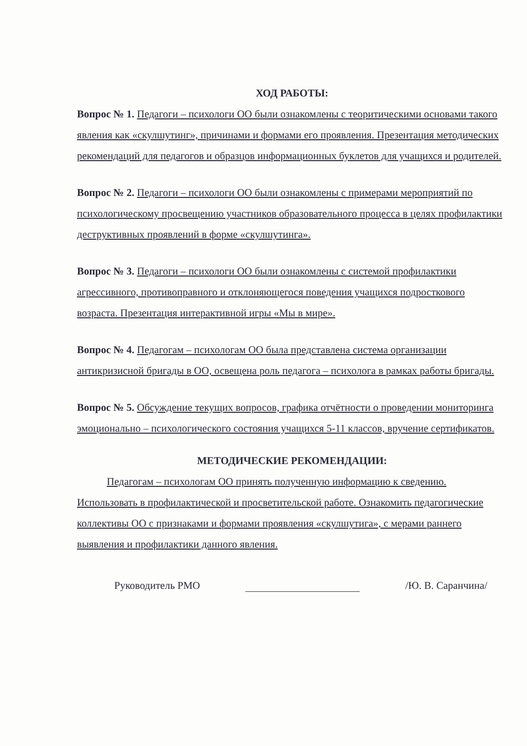ХОД РАБОТЫ:
Вопрос № 1. Педагоги – психологи ОО были ознакомлены с теоритическими основами такого явления как «скулшутинг», причинами и формами его проявления. Презентация методических рекомендаций для педагогов и образцов информационных буклетов для учащихся и родителей.
Вопрос № 2. Педагоги – психологи ОО были ознакомлены с примерами мероприятий по психологическому просвещению участников образовательного процесса в целях профилактики деструктивных проявлений в форме «скулшутинга».
Вопрос № 3. Педагоги – психологи ОО были ознакомлены с системой профилактики агрессивного, противоправного и отклоняющегося поведения учащихся подросткового возраста. Презентация интерактивной игры «Мы в мире».
Вопрос № 4. Педагогам – психологам ОО была представлена система организации антикризисной бригады в ОО, освещена роль педагога – психолога в рамках работы бригады.
Вопрос № 5. Обсуждение текущих вопросов, графика отчётности о проведении мониторинга эмоционально – психологического состояния учащихся 5-11 классов, вручение сертификатов.
МЕТОДИЧЕСКИЕ РЕКОМЕНДАЦИИ:
Педагогам – психологам ОО принять полученную информацию к сведению. Использовать в профилактической и просветительской работе. Ознакомить педагогические коллективы ОО с признаками и формами проявления «скулшутига», с мерами раннего выявления и профилактики данного явления.
Руководитель РМО /Ю. В. Саранчина/